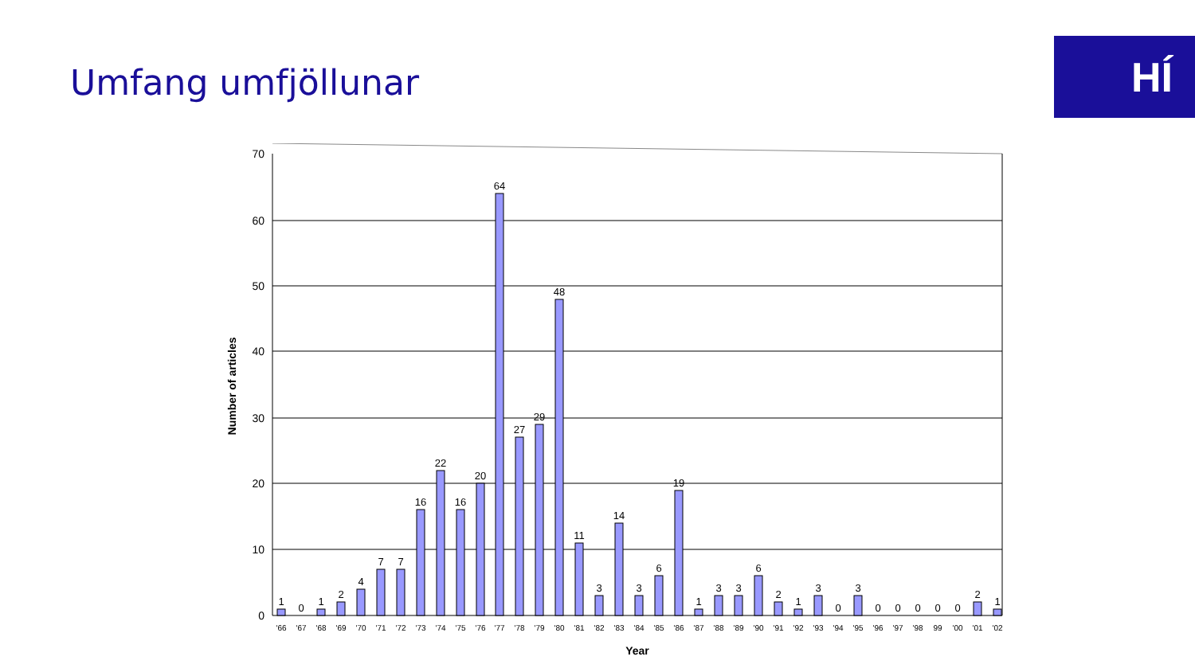Umfang umfjöllunar HÍ
70
60
50
40
30
20
10
0
Number of articles
Year
1
0
1
2
4
7
7
16
22
16
20
64
27
29
48
11
3
14
3
6
19
1
3
3
6
2
1
3
0
3
0
0
0
0
0
2
1
'66
'67
'68
'69
'70
'71
'72
'73
'74
'75
'76
'77
'78
'79
'80
'81
'82
'83
'84
'85
'86
'87
'88
'89
'90
'91
'92
'93
'94
'95
'96
'97
'98
99
'00
'01
'02